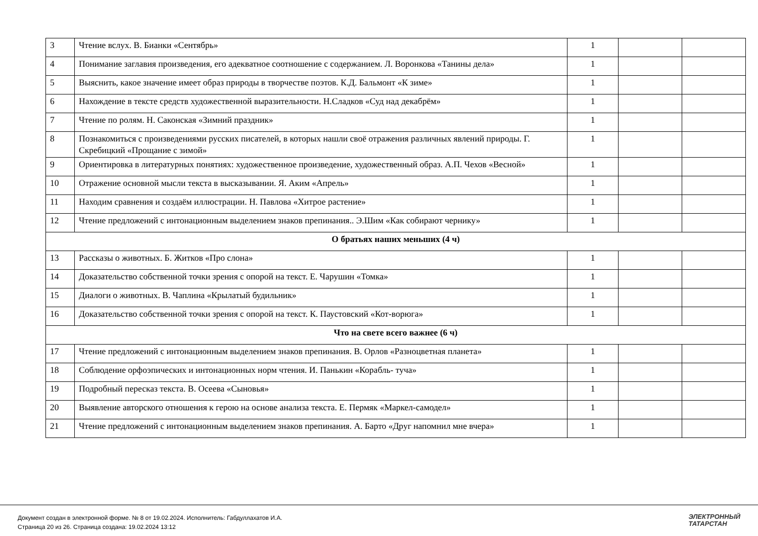| 3 | Чтение вслух. В. Бианки «Сентябрь» | 1 | | |
| 4 | Понимание заглавия произведения, его адекватное соотношение с содержанием. Л. Воронкова «Танины дела» | 1 | | |
| 5 | Выяснить, какое значение имеет образ природы в творчестве поэтов. К.Д. Бальмонт «К зиме» | 1 | | |
| 6 | Нахождение в тексте средств художественной выразительности. Н.Сладков «Суд над декабрём» | 1 | | |
| 7 | Чтение по ролям. Н. Саконская «Зимний праздник» | 1 | | |
| 8 | Познакомиться с произведениями русских писателей, в которых нашли своё отражения различных явлений природы. Г. Скребицкий «Прощание с зимой» | 1 | | |
| 9 | Ориентировка в литературных понятиях: художественное произведение, художественный образ. А.П. Чехов «Весной» | 1 | | |
| 10 | Отражение основной мысли текста в высказывании. Я. Аким «Апрель» | 1 | | |
| 11 | Находим сравнения и создаём иллюстрации. Н. Павлова «Хитрое растение» | 1 | | |
| 12 | Чтение предложений с интонационным выделением знаков препинания.. Э.Шим «Как собирают чернику» | 1 | | |
| О братьях наших меньших (4 ч) | | | | |
| 13 | Рассказы о животных. Б. Житков «Про слона» | 1 | | |
| 14 | Доказательство собственной точки зрения с опорой на текст. Е. Чарушин «Томка» | 1 | | |
| 15 | Диалоги о животных. В. Чаплина «Крылатый будильник» | 1 | | |
| 16 | Доказательство собственной точки зрения с опорой на текст. К. Паустовский «Кот-ворюга» | 1 | | |
| Что на свете всего важнее (6 ч) | | | | |
| 17 | Чтение предложений с интонационным выделением знаков препинания. В. Орлов «Разноцветная планета» | 1 | | |
| 18 | Соблюдение орфоэпических и интонационных норм чтения. И. Панькин «Корабль- туча» | 1 | | |
| 19 | Подробный пересказ текста. В. Осеева «Сыновья» | 1 | | |
| 20 | Выявление авторского отношения к герою на основе анализа текста. Е. Пермяк «Маркел-самодел» | 1 | | |
| 21 | Чтение предложений с интонационным выделением знаков препинания. А. Барто «Друг напомнил мне вчера» | 1 | | |
Документ создан в электронной форме. № 8 от 19.02.2024. Исполнитель: Габдуллахатов И.А.
Страница 20 из 26. Страница создана: 19.02.2024 13:12
ЭЛЕКТРОННЫЙ
ТАТАРСТАН